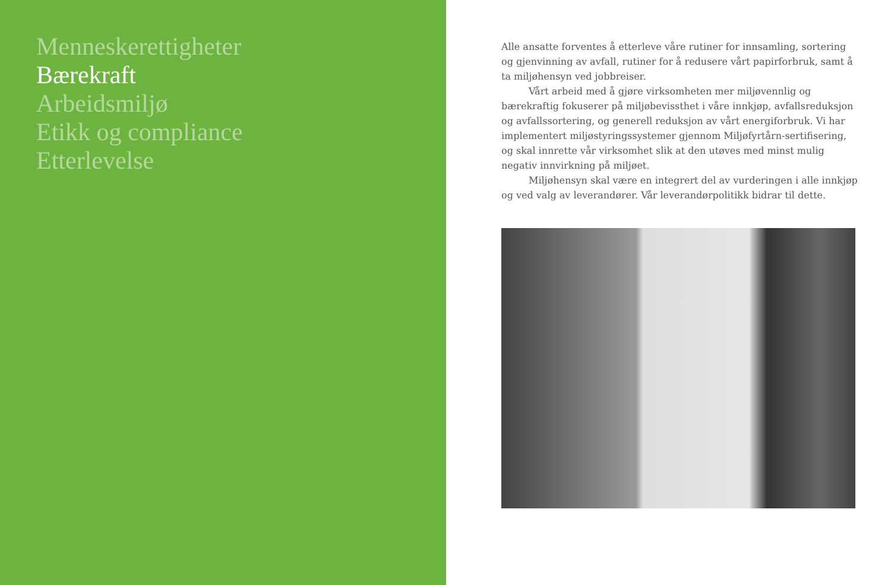Menneskerettigheter
Bærekraft
Arbeidsmiljø
Etikk og compliance
Etterlevelse
Alle ansatte forventes å etterleve våre rutiner for innsamling, sortering og gjenvinning av avfall, rutiner for å redusere vårt papirforbruk, samt å ta miljøhensyn ved jobbreiser.
Vårt arbeid med å gjøre virksomheten mer miljøvennlig og bærekraftig fokuserer på miljøbevissthet i våre innkjøp, avfallsreduksjon og avfallssortering, og generell reduksjon av vårt energiforbruk. Vi har implementert miljøstyringssystemer gjennom Miljøfyrtårn-sertifisering, og skal innrette vår virksomhet slik at den utøves med minst mulig negativ innvirkning på miljøet.
Miljøhensyn skal være en integrert del av vurderingen i alle innkjøp og ved valg av leverandører. Vår leverandørpolitikk bidrar til dette.